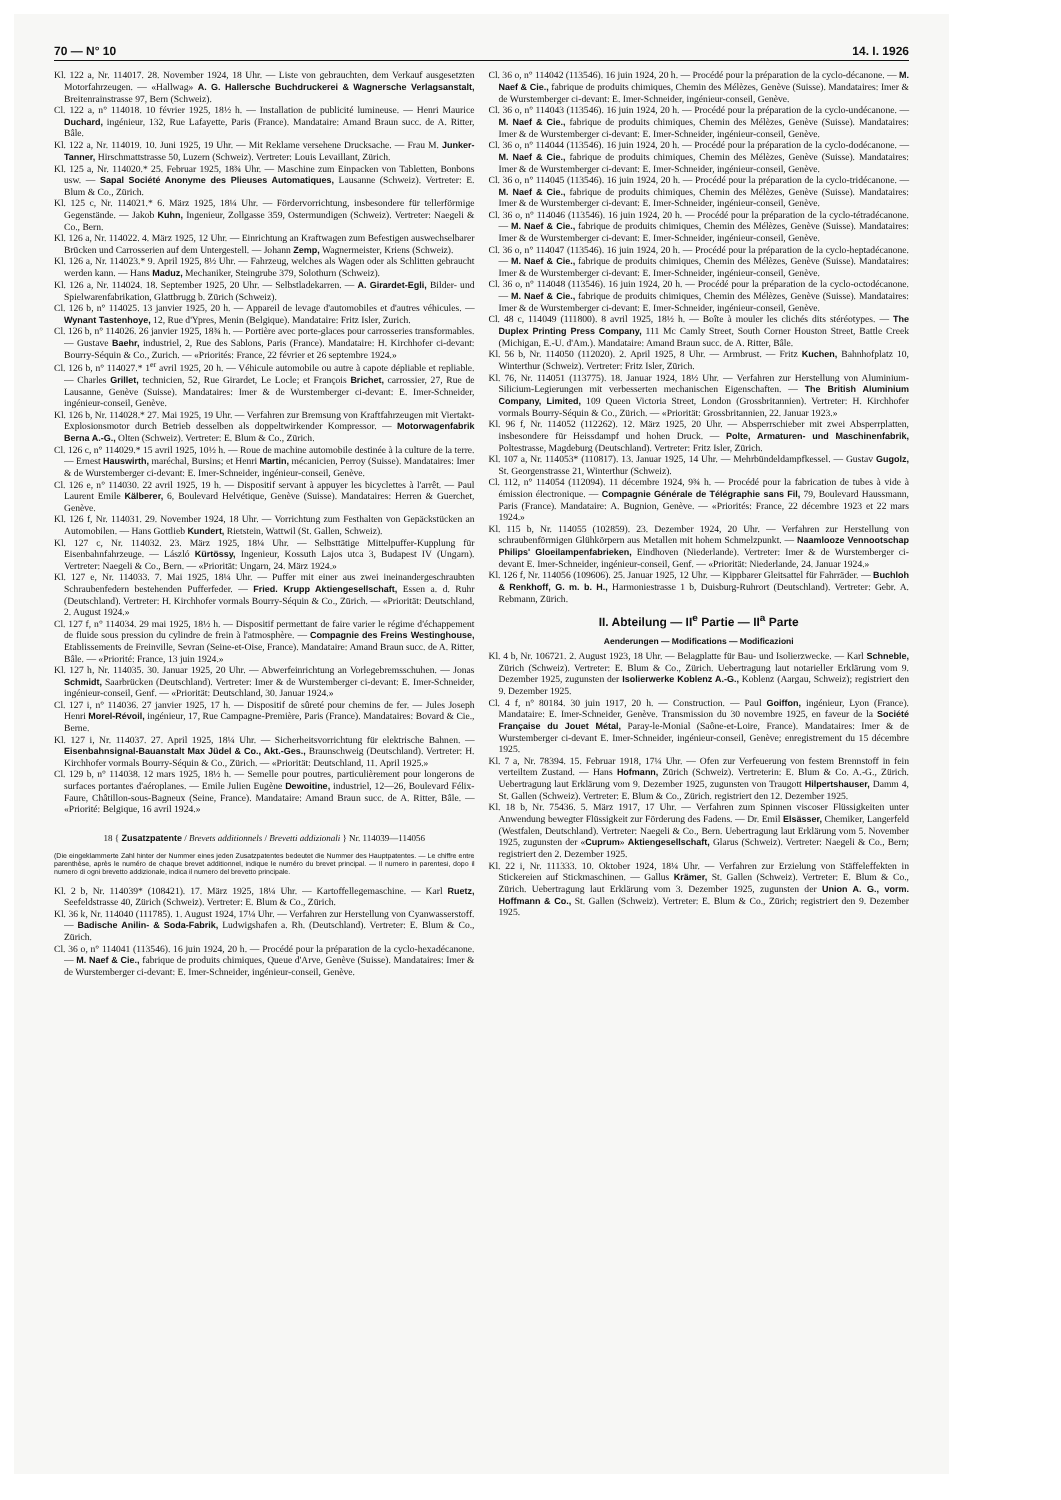70 — N° 10 14. I. 1926
Kl. 122 a, Nr. 114017. 28. November 1924, 18 Uhr. — Liste von gebrauchten, dem Verkauf ausgesetzten Motorfahrzeugen. — «Hallwag» A. G. Hallersche Buchdruckerei & Wagnersche Verlagsanstalt, Breitenrainstrasse 97, Bern (Schweiz).
Cl. 122 a, n° 114018. 10 février 1925, 18½ h. — Installation de publicité lumineuse. — Henri Maurice Duchard, ingénieur, 132, Rue Lafayette, Paris (France). Mandataire: Amand Braun succ. de A. Ritter, Bâle.
Kl. 122 a, Nr. 114019. 10. Juni 1925, 19 Uhr. — Mit Reklame versehene Drucksache. — Frau M. Junker-Tanner, Hirschmattstrasse 50, Luzern (Schweiz). Vertreter: Louis Levaillant, Zürich.
Kl. 125 a, Nr. 114020.* 25. Februar 1925, 18¾ Uhr. — Maschine zum Einpacken von Tabletten, Bonbons usw. — Sapal Société Anonyme des Plieuses Automatiques, Lausanne (Schweiz). Vertreter: E. Blum & Co., Zürich.
Kl. 125 c, Nr. 114021.* 6. März 1925, 18¼ Uhr. — Fördervorrichtung, insbesondere für tellerförmige Gegenstände. — Jakob Kuhn, Ingenieur, Zollgasse 359, Ostermundigen (Schweiz). Vertreter: Naegeli & Co., Bern.
Kl. 126 a, Nr. 114022. 4. März 1925, 12 Uhr. — Einrichtung an Kraftwagen zum Befestigen auswechselbarer Brücken und Carrosserien auf dem Untergestell. — Johann Zemp, Wagnermeister, Kriens (Schweiz).
Kl. 126 a, Nr. 114023.* 9. April 1925, 8½ Uhr. — Fahrzeug, welches als Wagen oder als Schlitten gebraucht werden kann. — Hans Maduz, Mechaniker, Steingrube 379, Solothurn (Schweiz).
Kl. 126 a, Nr. 114024. 18. September 1925, 20 Uhr. — Selbstladekarren. — A. Girardet-Egli, Bilder- und Spielwarenfabrikation, Glattbrugg b. Zürich (Schweiz).
Cl. 126 b, n° 114025. 13 janvier 1925, 20 h. — Appareil de levage d'automobiles et d'autres véhicules. — Wynant Tastenhoye, 12, Rue d'Ypres, Menin (Belgique). Mandataire: Fritz Isler, Zurich.
Cl. 126 b, n° 114026. 26 janvier 1925, 18¾ h. — Portière avec porte-glaces pour carrosseries transformables. — Gustave Baehr, industriel, 2, Rue des Sablons, Paris (France). Mandataire: H. Kirchhofer ci-devant: Bourry-Séquin & Co., Zurich. — «Priorités: France, 22 février et 26 septembre 1924.»
Cl. 126 b, n° 114027.* 1<sup>er</sup> avril 1925, 20 h. — Véhicule automobile ou autre à capote dépliable et repliable. — Charles Grillet, technicien, 52, Rue Girardet, Le Locle; et François Brichet, carrossier, 27, Rue de Lausanne, Genève (Suisse). Mandataires: Imer & de Wurstemberger ci-devant: E. Imer-Schneider, ingénieur-conseil, Genève.
Kl. 126 b, Nr. 114028.* 27. Mai 1925, 19 Uhr. — Verfahren zur Bremsung von Kraftfahrzeugen mit Viertakt-Explosionsmotor durch Betrieb desselben als doppeltwirkender Kompressor. — Motorwagenfabrik Berna A.-G., Olten (Schweiz). Vertreter: E. Blum & Co., Zürich.
Cl. 126 c, n° 114029.* 15 avril 1925, 10½ h. — Roue de machine automobile destinée à la culture de la terre. — Ernest Hauswirth, maréchal, Bursins; et Henri Martin, mécanicien, Perroy (Suisse). Mandataires: Imer & de Wurstemberger ci-devant: E. Imer-Schneider, ingénieur-conseil, Genève.
Cl. 126 e, n° 114030. 22 avril 1925, 19 h. — Dispositif servant à appuyer les bicyclettes à l'arrêt. — Paul Laurent Emile Kälberer, 6, Boulevard Helvétique, Genève (Suisse). Mandataires: Herren & Guerchet, Genève.
Kl. 126 f, Nr. 114031. 29. November 1924, 18 Uhr. — Vorrichtung zum Festhalten von Gepäckstücken an Automobilen. — Hans Gottlieb Kundert, Rietstein, Wattwil (St. Gallen, Schweiz).
Kl. 127 c, Nr. 114032. 23. März 1925, 18¼ Uhr. — Selbsttätige Mittelpuffer-Kupplung für Eisenbahnfahrzeuge. — László Kürtössy, Ingenieur, Kossuth Lajos utca 3, Budapest IV (Ungarn). Vertreter: Naegeli & Co., Bern. — «Priorität: Ungarn, 24. März 1924.»
Kl. 127 e, Nr. 114033. 7. Mai 1925, 18¼ Uhr. — Puffer mit einer aus zwei ineinandergeschraubten Schraubenfedern bestehenden Pufferfeder. — Fried. Krupp Aktiengesellschaft, Essen a. d. Ruhr (Deutschland). Vertreter: H. Kirchhofer vormals Bourry-Séquin & Co., Zürich. — «Priorität: Deutschland, 2. August 1924.»
Cl. 127 f, n° 114034. 29 mai 1925, 18½ h. — Dispositif permettant de faire varier le régime d'échappement de fluide sous pression du cylindre de frein à l'atmosphère. — Compagnie des Freins Westinghouse, Etablissements de Freinville, Sevran (Seine-et-Oise, France). Mandataire: Amand Braun succ. de A. Ritter, Bâle. — «Priorité: France, 13 juin 1924.»
Kl. 127 h, Nr. 114035. 30. Januar 1925, 20 Uhr. — Abwerfeinrichtung an Vorlegebremsschuhen. — Jonas Schmidt, Saarbrücken (Deutschland). Vertreter: Imer & de Wurstemberger ci-devant: E. Imer-Schneider, ingénieur-conseil, Genf. — «Priorität: Deutschland, 30. Januar 1924.»
Cl. 127 i, n° 114036. 27 janvier 1925, 17 h. — Dispositif de sûreté pour chemins de fer. — Jules Joseph Henri Morel-Révoil, ingénieur, 17, Rue Campagne-Première, Paris (France). Mandataires: Bovard & Cie., Berne.
Kl. 127 i, Nr. 114037. 27. April 1925, 18¼ Uhr. — Sicherheitsvorrichtung für elektrische Bahnen. — Eisenbahnsignal-Bauanstalt Max Jüdel & Co., Akt.-Ges., Braunschweig (Deutschland). Vertreter: H. Kirchhofer vormals Bourry-Séquin & Co., Zürich. — «Priorität: Deutschland, 11. April 1925.»
Cl. 129 b, n° 114038. 12 mars 1925, 18½ h. — Semelle pour poutres, particulièrement pour longerons de surfaces portantes d'aéroplanes. — Emile Julien Eugène Dewoitine, industriel, 12—26, Boulevard Félix-Faure, Châtillon-sous-Bagneux (Seine, France). Mandataire: Amand Braun succ. de A. Ritter, Bâle. — «Priorité: Belgique, 16 avril 1924.»
18 { Zusatzpatente / Brevets additionnels / Brevetti addizionali } Nr. 114039—114056
(Die eingeklammerte Zahl hinter der Nummer eines jeden Zusatzpatentes bedeutet die Nummer des Hauptpatentes. — Le chiffre entre parenthèse, après le numéro de chaque brevet additionnel, indique le numéro du brevet principal. — Il numero in parentesi, dopo il numero di ogni brevetto addizionale, indica il numero del brevetto principale.
Kl. 2 b, Nr. 114039* (108421). 17. März 1925, 18¼ Uhr. — Kartoffellegemaschine. — Karl Ruetz, Seefeldstrasse 40, Zürich (Schweiz). Vertreter: E. Blum & Co., Zürich.
Kl. 36 k, Nr. 114040 (111785). 1. August 1924, 17¼ Uhr. — Verfahren zur Herstellung von Cyanwasserstoff. — Badische Anilin- & Soda-Fabrik, Ludwigshafen a. Rh. (Deutschland). Vertreter: E. Blum & Co., Zürich.
Cl. 36 o, n° 114041 (113546). 16 juin 1924, 20 h. — Procédé pour la préparation de la cyclo-hexadécanone. — M. Naef & Cie., fabrique de produits chimiques, Queue d'Arve, Genève (Suisse). Mandataires: Imer & de Wurstemberger ci-devant: E. Imer-Schneider, ingénieur-conseil, Genève.
Cl. 36 o, n° 114042 (113546). 16 juin 1924, 20 h. — Procédé pour la préparation de la cyclo-décanone. — M. Naef & Cie., fabrique de produits chimiques, Chemin des Mélèzes, Genève (Suisse). Mandataires: Imer & de Wurstemberger ci-devant: E. Imer-Schneider, ingénieur-conseil, Genève.
Cl. 36 o, n° 114043 (113546). 16 juin 1924, 20 h. — Procédé pour la préparation de la cyclo-undécanone. — M. Naef & Cie., fabrique de produits chimiques, Chemin des Mélèzes, Genève (Suisse). Mandataires: Imer & de Wurstemberger ci-devant: E. Imer-Schneider, ingénieur-conseil, Genève.
Cl. 36 o, n° 114044 (113546). 16 juin 1924, 20 h. — Procédé pour la préparation de la cyclo-dodécanone. — M. Naef & Cie., fabrique de produits chimiques, Chemin des Mélèzes, Genève (Suisse). Mandataires: Imer & de Wurstemberger ci-devant: E. Imer-Schneider, ingénieur-conseil, Genève.
Cl. 36 o, n° 114045 (113546). 16 juin 1924, 20 h. — Procédé pour la préparation de la cyclo-tridécanone. — M. Naef & Cie., fabrique de produits chimiques, Chemin des Mélèzes, Genève (Suisse). Mandataires: Imer & de Wurstemberger ci-devant: E. Imer-Schneider, ingénieur-conseil, Genève.
Cl. 36 o, n° 114046 (113546). 16 juin 1924, 20 h. — Procédé pour la préparation de la cyclo-tétradécanone. — M. Naef & Cie., fabrique de produits chimiques, Chemin des Mélèzes, Genève (Suisse). Mandataires: Imer & de Wurstemberger ci-devant: E. Imer-Schneider, ingénieur-conseil, Genève.
Cl. 36 o, n° 114047 (113546). 16 juin 1924, 20 h. — Procédé pour la préparation de la cyclo-heptadécanone. — M. Naef & Cie., fabrique de produits chimiques, Chemin des Mélèzes, Genève (Suisse). Mandataires: Imer & de Wurstemberger ci-devant: E. Imer-Schneider, ingénieur-conseil, Genève.
Cl. 36 o, n° 114048 (113546). 16 juin 1924, 20 h. — Procédé pour la préparation de la cyclo-octodécanone. — M. Naef & Cie., fabrique de produits chimiques, Chemin des Mélèzes, Genève (Suisse). Mandataires: Imer & de Wurstemberger ci-devant: E. Imer-Schneider, ingénieur-conseil, Genève.
Cl. 48 c, 114049 (111800). 8 avril 1925, 18½ h. — Boîte à mouler les clichés dits stéréotypes. — The Duplex Printing Press Company, 111 Mc Camly Street, South Corner Houston Street, Battle Creek (Michigan, E.-U. d'Am.). Mandataire: Amand Braun succ. de A. Ritter, Bâle.
Kl. 56 b, Nr. 114050 (112020). 2. April 1925, 8 Uhr. — Armbrust. — Fritz Kuchen, Bahnhofplatz 10, Winterthur (Schweiz). Vertreter: Fritz Isler, Zürich.
Kl. 76, Nr. 114051 (113775). 18. Januar 1924, 18½ Uhr. — Verfahren zur Herstellung von Aluminium-Silicium-Legierungen mit verbesserten mechanischen Eigenschaften. — The British Aluminium Company, Limited, 109 Queen Victoria Street, London (Grossbritannien). Vertreter: H. Kirchhofer vormals Bourry-Séquin & Co., Zürich. — «Priorität: Grossbritannien, 22. Januar 1923.»
Kl. 96 f, Nr. 114052 (112262). 12. März 1925, 20 Uhr. — Absperrschieber mit zwei Absperrplatten, insbesondere für Heissdampf und hohen Druck. — Polte, Armaturen- und Maschinenfabrik, Poltestrasse, Magdeburg (Deutschland). Vertreter: Fritz Isler, Zürich.
Kl. 107 a, Nr. 114053* (110817). 13. Januar 1925, 14 Uhr. — Mehrbündeldampfkessel. — Gustav Gugolz, St. Georgenstrasse 21, Winterthur (Schweiz).
Cl. 112, n° 114054 (112094). 11 décembre 1924, 9¾ h. — Procédé pour la fabrication de tubes à vide à émission électronique. — Compagnie Générale de Télégraphie sans Fil, 79, Boulevard Haussmann, Paris (France). Mandataire: A. Bugnion, Genève. — «Priorités: France, 22 décembre 1923 et 22 mars 1924.»
Kl. 115 b, Nr. 114055 (102859). 23. Dezember 1924, 20 Uhr. — Verfahren zur Herstellung von schraubenförmigen Glühkörpern aus Metallen mit hohem Schmelzpunkt. — Naamlooze Vennootschap Philips' Gloeilampenfabrieken, Eindhoven (Niederlande). Vertreter: Imer & de Wurstemberger ci-devant E. Imer-Schneider, ingénieur-conseil, Genf. — «Priorität: Niederlande, 24. Januar 1924.»
Kl. 126 f, Nr. 114056 (109606). 25. Januar 1925, 12 Uhr. — Kippbarer Gleitsattel für Fahrräder. — Buchloh & Renkhoff, G. m. b. H., Harmoniestrasse 1 b, Duisburg-Ruhrort (Deutschland). Vertreter: Gebr. A. Rebmann, Zürich.
II. Abteilung — II<sup>e</sup> Partie — II<sup>a</sup> Parte
Aenderungen — Modifications — Modificazioni
Kl. 4 b, Nr. 106721. 2. August 1923, 18 Uhr. — Belagplatte für Bau- und Isolierzwecke. — Karl Schneble, Zürich (Schweiz). Vertreter: E. Blum & Co., Zürich. Uebertragung laut notarieller Erklärung vom 9. Dezember 1925, zugunsten der Isolierwerke Koblenz A.-G., Koblenz (Aargau, Schweiz); registriert den 9. Dezember 1925.
Cl. 4 f, n° 80184. 30 juin 1917, 20 h. — Construction. — Paul Goiffon, ingénieur, Lyon (France). Mandataire: E. Imer-Schneider, Genève. Transmission du 30 novembre 1925, en faveur de la Société Française du Jouet Métal, Paray-le-Monial (Saône-et-Loire, France). Mandataires: Imer & de Wurstemberger ci-devant E. Imer-Schneider, ingénieur-conseil, Genève; enregistrement du 15 décembre 1925.
Kl. 7 a, Nr. 78394. 15. Februar 1918, 17¼ Uhr. — Ofen zur Verfeuerung von festem Brennstoff in fein verteiltem Zustand. — Hans Hofmann, Zürich (Schweiz). Vertreterin: E. Blum & Co. A.-G., Zürich. Uebertragung laut Erklärung vom 9. Dezember 1925, zugunsten von Traugott Hilpertshauser, Damm 4, St. Gallen (Schweiz). Vertreter: E. Blum & Co., Zürich. registriert den 12. Dezember 1925.
Kl. 18 b, Nr. 75436. 5. März 1917, 17 Uhr. — Verfahren zum Spinnen viscoser Flüssigkeiten unter Anwendung bewegter Flüssigkeit zur Förderung des Fadens. — Dr. Emil Elsässer, Chemiker, Langerfeld (Westfalen, Deutschland). Vertreter: Naegeli & Co., Bern. Uebertragung laut Erklärung vom 5. November 1925, zugunsten der «Cuprum» Aktiengesellschaft, Glarus (Schweiz). Vertreter: Naegeli & Co., Bern; registriert den 2. Dezember 1925.
Kl. 22 i, Nr. 111333. 10. Oktober 1924, 18¼ Uhr. — Verfahren zur Erzielung von Stäffeleffekten in Stickereien auf Stickmaschinen. — Gallus Krämer, St. Gallen (Schweiz). Vertreter: E. Blum & Co., Zürich. Uebertragung laut Erklärung vom 3. Dezember 1925, zugunsten der Union A. G., vorm. Hoffmann & Co., St. Gallen (Schweiz). Vertreter: E. Blum & Co., Zürich; registriert den 9. Dezember 1925.